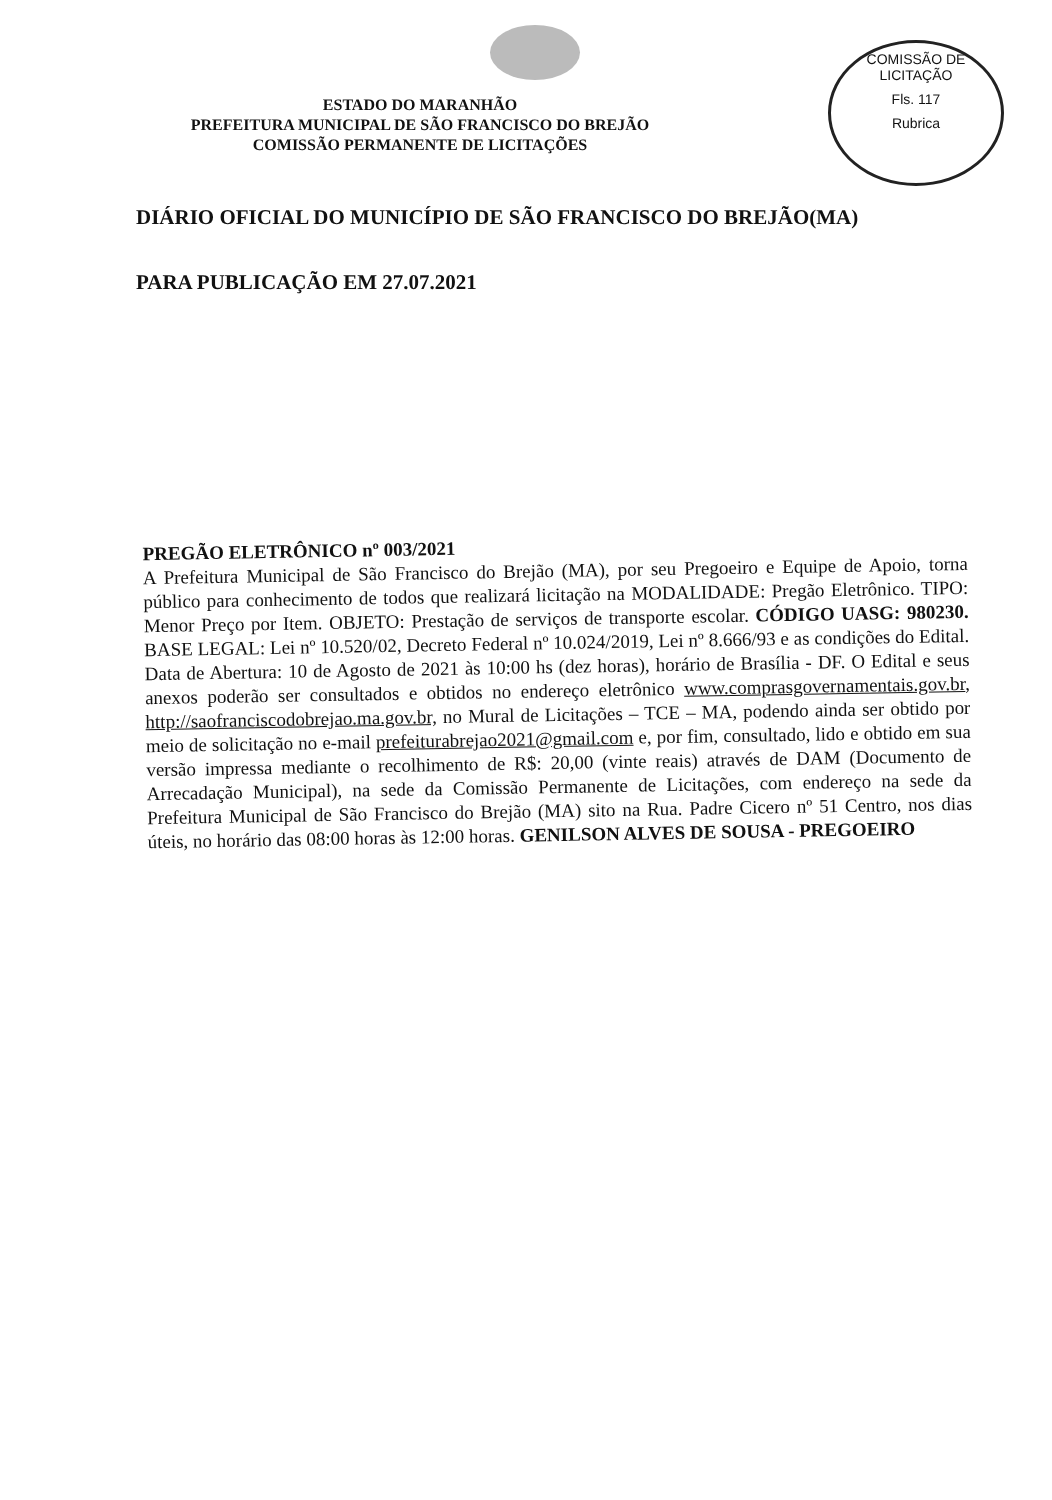COMISSÃO DE LICITAÇÃO
Fls. 117
Rubrica
ESTADO DO MARANHÃO
PREFEITURA MUNICIPAL DE SÃO FRANCISCO DO BREJÃO
COMISSÃO PERMANENTE DE LICITAÇÕES
DIÁRIO OFICIAL DO MUNICÍPIO DE SÃO FRANCISCO DO BREJÃO(MA)
PARA PUBLICAÇÃO EM 27.07.2021
PREGÃO ELETRÔNICO nº 003/2021
A Prefeitura Municipal de São Francisco do Brejão (MA), por seu Pregoeiro e Equipe de Apoio, torna público para conhecimento de todos que realizará licitação na MODALIDADE: Pregão Eletrônico. TIPO: Menor Preço por Item. OBJETO: Prestação de serviços de transporte escolar. CÓDIGO UASG: 980230. BASE LEGAL: Lei nº 10.520/02, Decreto Federal nº 10.024/2019, Lei nº 8.666/93 e as condições do Edital. Data de Abertura: 10 de Agosto de 2021 às 10:00 hs (dez horas), horário de Brasília - DF. O Edital e seus anexos poderão ser consultados e obtidos no endereço eletrônico www.comprasgovernamentais.gov.br, http://saofranciscodobrejao.ma.gov.br, no Mural de Licitações – TCE – MA, podendo ainda ser obtido por meio de solicitação no e-mail prefeiturabrejao2021@gmail.com e, por fim, consultado, lido e obtido em sua versão impressa mediante o recolhimento de R$: 20,00 (vinte reais) através de DAM (Documento de Arrecadação Municipal), na sede da Comissão Permanente de Licitações, com endereço na sede da Prefeitura Municipal de São Francisco do Brejão (MA) sito na Rua. Padre Cicero nº 51 Centro, nos dias úteis, no horário das 08:00 horas às 12:00 horas. GENILSON ALVES DE SOUSA - PREGOEIRO